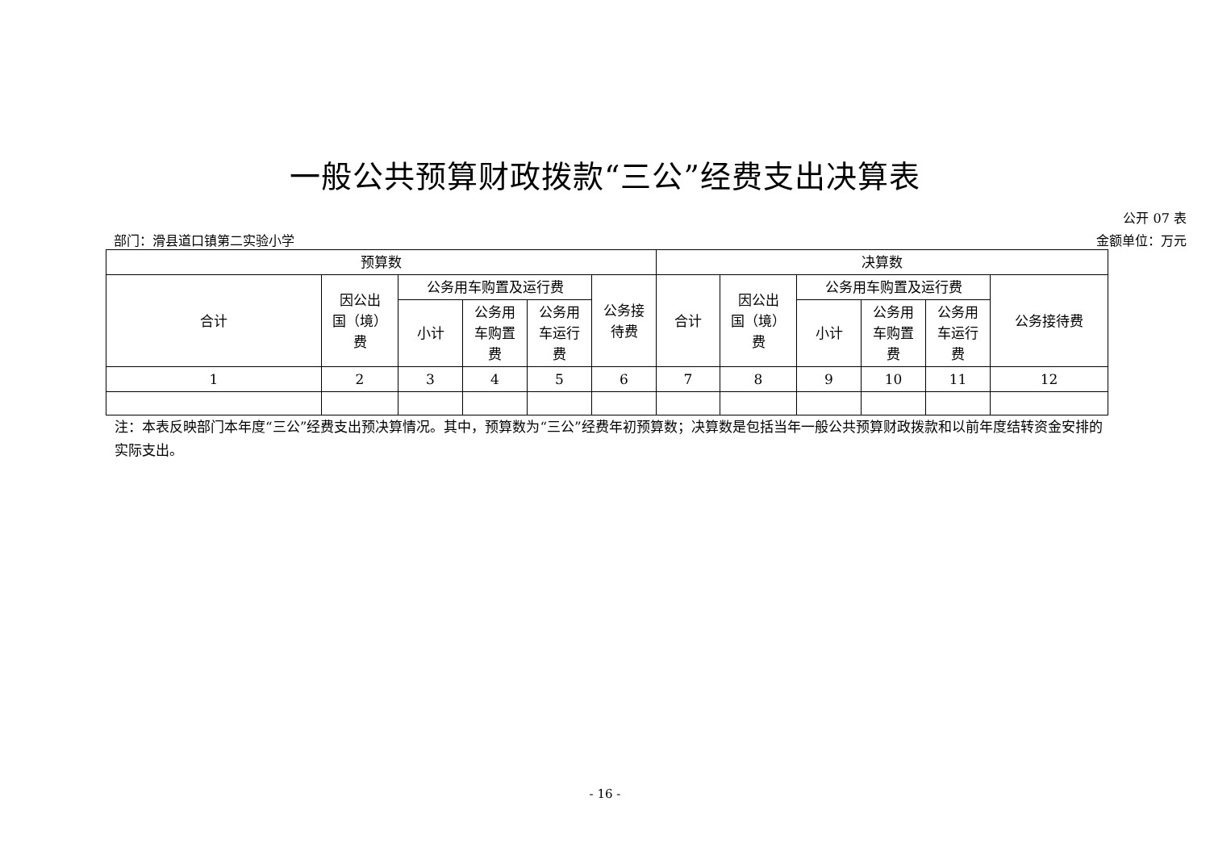一般公共预算财政拨款“三公”经费支出决算表
公开 07 表
部门：滑县道口镇第二实验小学 金额单位：万元
| 预算数 | | | | | | 决算数 | | | | | |
| --- | --- | --- | --- | --- | --- | --- | --- | --- | --- | --- | --- |
| 合计 | 因公出 国（境） 费 | 公务用车购置及运行费 | | | 公务接 待费 | 合计 | 因公出 国（境） 费 | 公务用车购置及运行费 | | | 公务接待费 |
| | | 小计 | 公务用 车购置 费 | 公务用 车运行 费 | | | | 小计 | 公务用 车购置 费 | 公务用 车运行 费 | |
| 1 | 2 | 3 | 4 | 5 | 6 | 7 | 8 | 9 | 10 | 11 | 12 |
注：本表反映部门本年度“三公”经费支出预决算情况。其中，预算数为“三公”经费年初预算数；决算数是包括当年一般公共预算财政拨款和以前年度结转资金安排的实际支出。
- 16 -